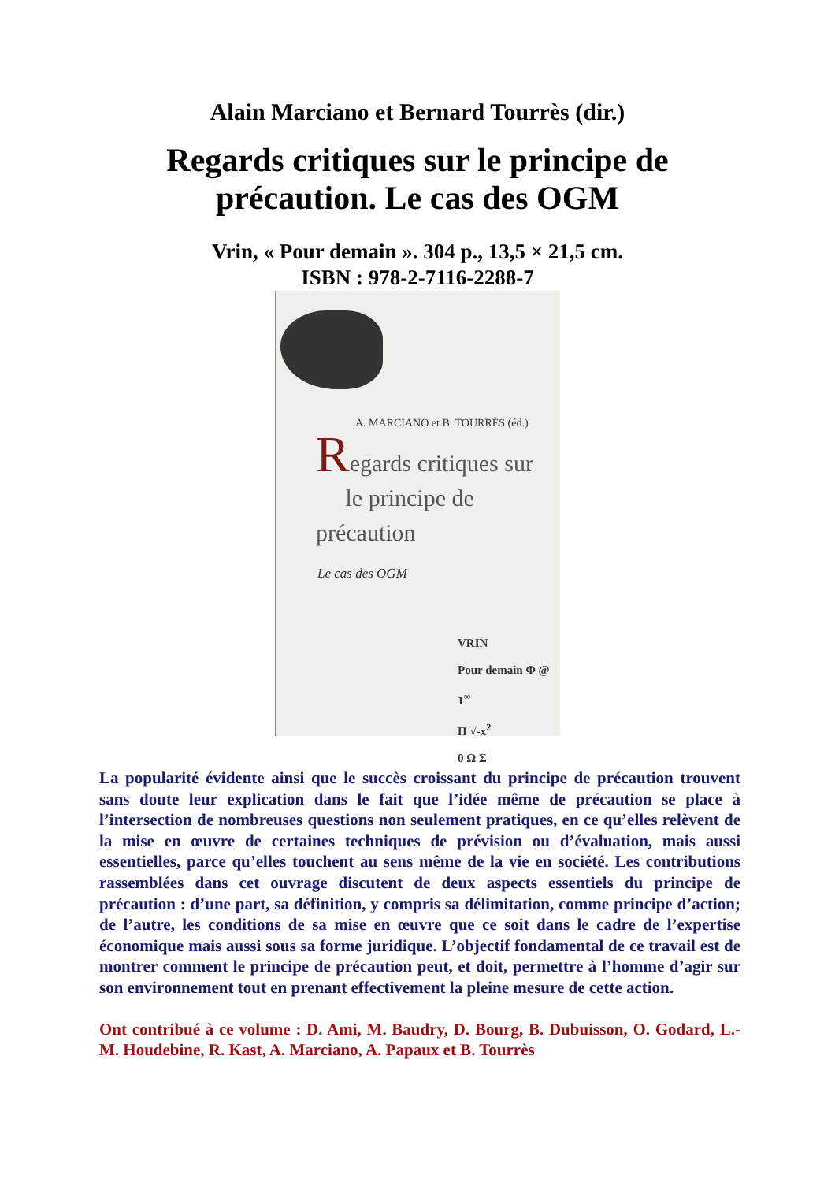Alain Marciano et Bernard Tourrès (dir.)
Regards critiques sur le principe de
précaution. Le cas des OGM
Vrin, « Pour demain ». 304 p., 13,5 × 21,5 cm.
ISBN : 978-2-7116-2288-7
A. MARCIANO et B. TOURRÈS (éd.)
Regards critiques sur
le principe de précaution
Le cas des OGM
VRIN
Pour demain Φ @ 1<sup>∞</sup>
Π √-x<sup>2</sup>
0 Ω Σ
La popularité évidente ainsi que le succès croissant du principe de précaution trouvent sans doute leur explication dans le fait que l’idée même de précaution se place à l’intersection de nombreuses questions non seulement pratiques, en ce qu’elles relèvent de la mise en œuvre de certaines techniques de prévision ou d’évaluation, mais aussi essentielles, parce qu’elles touchent au sens même de la vie en société. Les contributions rassemblées dans cet ouvrage discutent de deux aspects essentiels du principe de précaution : d’une part, sa définition, y compris sa délimitation, comme principe d’action; de l’autre, les conditions de sa mise en œuvre que ce soit dans le cadre de l’expertise économique mais aussi sous sa forme juridique. L’objectif fondamental de ce travail est de montrer comment le principe de précaution peut, et doit, permettre à l’homme d’agir sur son environnement tout en prenant effectivement la pleine mesure de cette action.
Ont contribué à ce volume : D. Ami, M. Baudry, D. Bourg, B. Dubuisson, O. Godard, L.-M. Houdebine, R. Kast, A. Marciano, A. Papaux et B. Tourrès